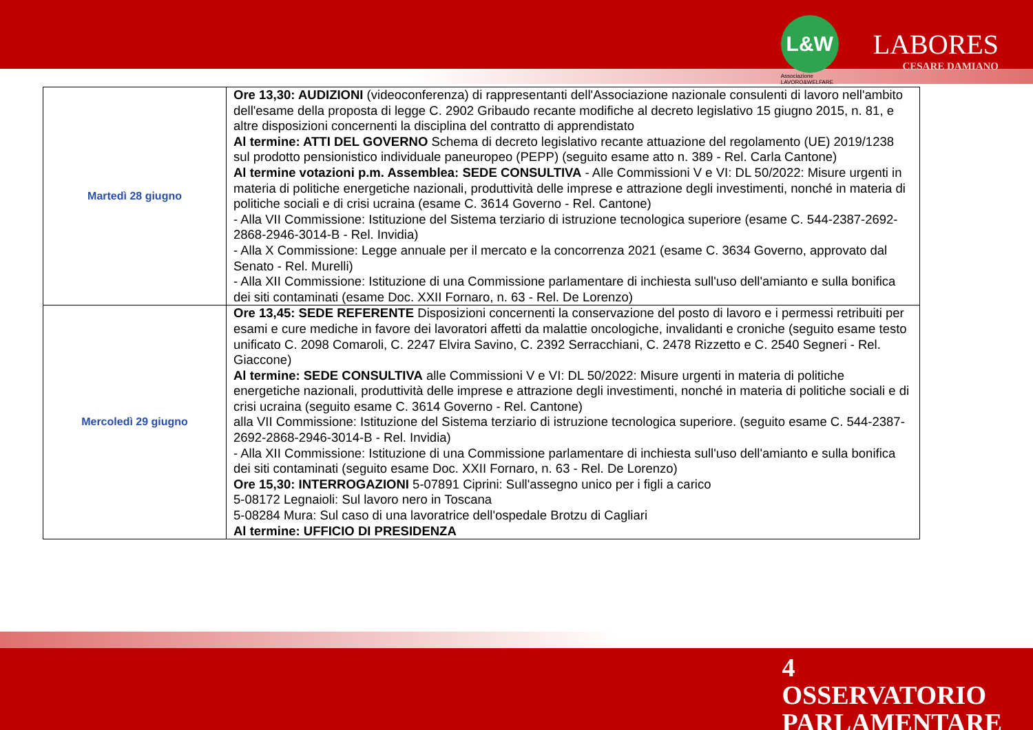L&W
Associazione
LAVORO&WELFARE
LABORES
CESARE DAMIANO
| Martedì 28 giugno | Ore 13,30: AUDIZIONI (videoconferenza) di rappresentanti dell'Associazione nazionale consulenti di lavoro nell'ambito dell'esame della proposta di legge C. 2902 Gribaudo recante modifiche al decreto legislativo 15 giugno 2015, n. 81, e altre disposizioni concernenti la disciplina del contratto di apprendistato Al termine: ATTI DEL GOVERNO Schema di decreto legislativo recante attuazione del regolamento (UE) 2019/1238 sul prodotto pensionistico individuale paneuropeo (PEPP) (seguito esame atto n. 389 - Rel. Carla Cantone) Al termine votazioni p.m. Assemblea: SEDE CONSULTIVA - Alle Commissioni V e VI: DL 50/2022: Misure urgenti in materia di politiche energetiche nazionali, produttività delle imprese e attrazione degli investimenti, nonché in materia di politiche sociali e di crisi ucraina (esame C. 3614 Governo - Rel. Cantone) - Alla VII Commissione: Istituzione del Sistema terziario di istruzione tecnologica superiore (esame C. 544-2387-2692-2868-2946-3014-B - Rel. Invidia) - Alla X Commissione: Legge annuale per il mercato e la concorrenza 2021 (esame C. 3634 Governo, approvato dal Senato - Rel. Murelli) - Alla XII Commissione: Istituzione di una Commissione parlamentare di inchiesta sull'uso dell'amianto e sulla bonifica dei siti contaminati (esame Doc. XXII Fornaro, n. 63 - Rel. De Lorenzo) |
| Mercoledì 29 giugno | Ore 13,45: SEDE REFERENTE Disposizioni concernenti la conservazione del posto di lavoro e i permessi retribuiti per esami e cure mediche in favore dei lavoratori affetti da malattie oncologiche, invalidanti e croniche (seguito esame testo unificato C. 2098 Comaroli, C. 2247 Elvira Savino, C. 2392 Serracchiani, C. 2478 Rizzetto e C. 2540 Segneri - Rel. Giaccone) Al termine: SEDE CONSULTIVA alle Commissioni V e VI: DL 50/2022: Misure urgenti in materia di politiche energetiche nazionali, produttività delle imprese e attrazione degli investimenti, nonché in materia di politiche sociali e di crisi ucraina (seguito esame C. 3614 Governo - Rel. Cantone) alla VII Commissione: Istituzione del Sistema terziario di istruzione tecnologica superiore. (seguito esame C. 544-2387-2692-2868-2946-3014-B - Rel. Invidia) - Alla XII Commissione: Istituzione di una Commissione parlamentare di inchiesta sull'uso dell'amianto e sulla bonifica dei siti contaminati (seguito esame Doc. XXII Fornaro, n. 63 - Rel. De Lorenzo) Ore 15,30: INTERROGAZIONI 5-07891 Ciprini: Sull'assegno unico per i figli a carico 5-08172 Legnaioli: Sul lavoro nero in Toscana 5-08284 Mura: Sul caso di una lavoratrice dell'ospedale Brotzu di Cagliari Al termine: UFFICIO DI PRESIDENZA |
4
OSSERVATORIO
PARLAMENTARE